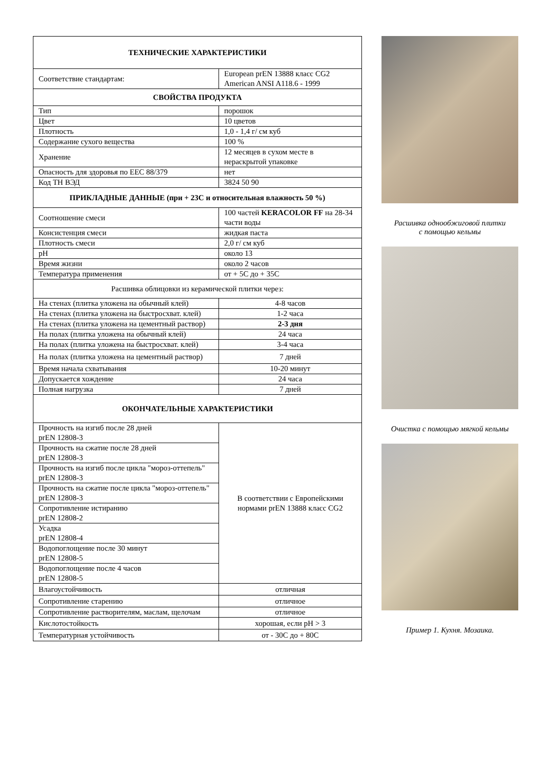| ТЕХНИЧЕСКИЕ ХАРАКТЕРИСТИКИ | | |
| --- | --- | --- |
| Соответствие стандартам: | | European prEN 13888 класс CG2 American ANSI A118.6 - 1999 |
| СВОЙСТВА ПРОДУКТА | | |
| Тип | | порошок |
| Цвет | | 10 цветов |
| Плотность | | 1,0 - 1,4 г/ см куб |
| Содержание сухого вещества | | 100 % |
| Хранение | | 12 месяцев в сухом месте в нераскрытой упаковке |
| Опасность для здоровья по EEC 88/379 | | нет |
| Код ТН ВЭД | | 3824 50 90 |
| ПРИКЛАДНЫЕ ДАННЫЕ (при + 23С и относительная влажность 50 %) | | |
| Соотношение смеси | | 100 частей KERACOLOR FF на 28-34 части воды |
| Консистенция смеси | | жидкая паста |
| Плотность смеси | | 2,0 г/ см куб |
| pH | | около 13 |
| Время жизни | | около 2 часов |
| Температура применения | | от + 5С до + 35С |
| Расшивка облицовки из керамической плитки через: | | |
| На стенах (плитка уложена на обычный клей) | | 4-8 часов |
| На стенах (плитка уложена на быстросхват. клей) | | 1-2 часа |
| На стенах (плитка уложена на цементный раствор) | | 2-3 дня |
| На полах (плитка уложена на обычный клей) | | 24 часа |
| На полах (плитка уложена на быстросхват. клей) | | 3-4 часа |
| На полах (плитка уложена на цементный раствор) | | 7 дней |
| Время начала схватывания | | 10-20 минут |
| Допускается хождение | | 24 часа |
| Полная нагрузка | | 7 дней |
| ОКОНЧАТЕЛЬНЫЕ ХАРАКТЕРИСТИКИ | | |
| Прочность на изгиб после 28 дней prEN 12808-3 | В соответствии с Европейскими нормами prEN 13888 класс CG2 | |
| Прочность на сжатие после 28 дней prEN 12808-3 | | |
| Прочность на изгиб после цикла "мороз-оттепель" prEN 12808-3 | | |
| Прочность на сжатие после цикла "мороз-оттепель" prEN 12808-3 | | |
| Сопротивление истиранию prEN 12808-2 | | |
| Усадка prEN 12808-4 | | |
| Водопоглощение после 30 минут prEN 12808-5 | | |
| Водопоглощение после 4 часов prEN 12808-5 | | |
| Влагоустойчивость | отличная | |
| Сопротивление старению | отличное | |
| Сопротивление растворителям, маслам, щелочам | отличное | |
| Кислотостойкость | хорошая, если pH > 3 | |
| Температурная устойчивость | от - 30С до + 80С | |
Расшивка однообжиговой плитки
с помощью кельмы
Очистка с помощью мягкой кельмы
Пример 1. Кухня. Мозаика.